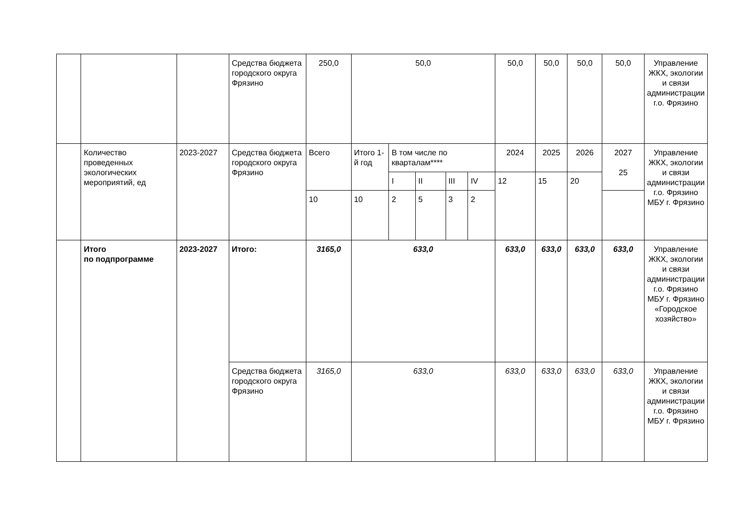| | | | Средства бюджета городского округа Фрязино | 250,0 | 50,0 | | | | | 50,0 | 50,0 | 50,0 | 50,0 | Управление ЖКХ, экологии и связи администрации г.о. Фрязино |
| | Количество проведенных экологических мероприятий, ед | 2023-2027 | Средства бюджета городского округа Фрязино | Всего | Итого 1-й год | В том числе по кварталам**** | | | | 2024 | 2025 | 2026 | 2027 25 | Управление ЖКХ, экологии и связи администрации г.о. Фрязино МБУ г. Фрязино |
| | | | | | | I | II | III | IV | 12 | 15 | 20 | | |
| | | | | 10 | 10 | 2 | 5 | 3 | 2 | | | | | |
| | Итого по подпрограмме | 2023-2027 | Итого: | 3165,0 | 633,0 | | | | | 633,0 | 633,0 | 633,0 | 633,0 | Управление ЖКХ, экологии и связи администрации г.о. Фрязино МБУ г. Фрязино «Городское хозяйство» |
| | | | Средства бюджета городского округа Фрязино | 3165,0 | 633,0 | | | | | 633,0 | 633,0 | 633,0 | 633,0 | Управление ЖКХ, экологии и связи администрации г.о. Фрязино МБУ г. Фрязино |